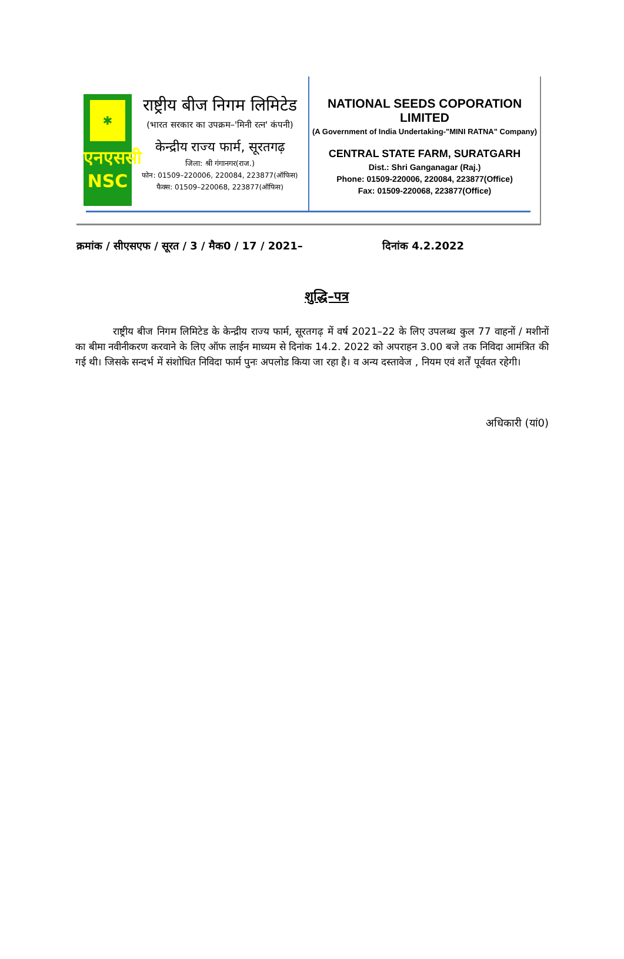✱
एनएससी
NSC
राष्ट्रीय बीज निगम लिमिटेड
(भारत सरकार का उपक्रम–'मिनी रत्न' कंपनी)
केन्द्रीय राज्य फार्म, सूरतगढ़
जिला: श्री गंगानगर(राज.)
फोन: 01509–220006, 220084, 223877(ऑफिस)
फैक्स: 01509–220068, 223877(ऑफिस)
NATIONAL SEEDS COPORATION LIMITED
(A Government of India Undertaking-"MINI RATNA" Company)
CENTRAL STATE FARM, SURATGARH
Dist.: Shri Ganganagar (Raj.)
Phone: 01509-220006, 220084, 223877(Office)
Fax: 01509-220068, 223877(Office)
क्रमांक / सीएसएफ / सूरत / 3 / मैक0 / 17 / 2021– दिनांक 4.2.2022
शुद्धि–पत्र
राष्ट्रीय बीज निगम लिमिटेड के केन्द्रीय राज्य फार्म, सूरतगढ़ में वर्ष 2021–22 के लिए उपलब्ध कुल 77 वाहनों / मशीनों का बीमा नवीनीकरण करवाने के लिए ऑफ लाईन माध्यम से दिनांक 14.2. 2022 को अपराहन 3.00 बजे तक निविदा आमंत्रित की गई थी। जिसके सन्दर्भ में संशोधित निविदा फार्म पुनः अपलोड किया जा रहा है। व अन्य दस्तावेज , नियम एवं शर्तें पूर्ववत रहेगी।
अधिकारी (यां0)